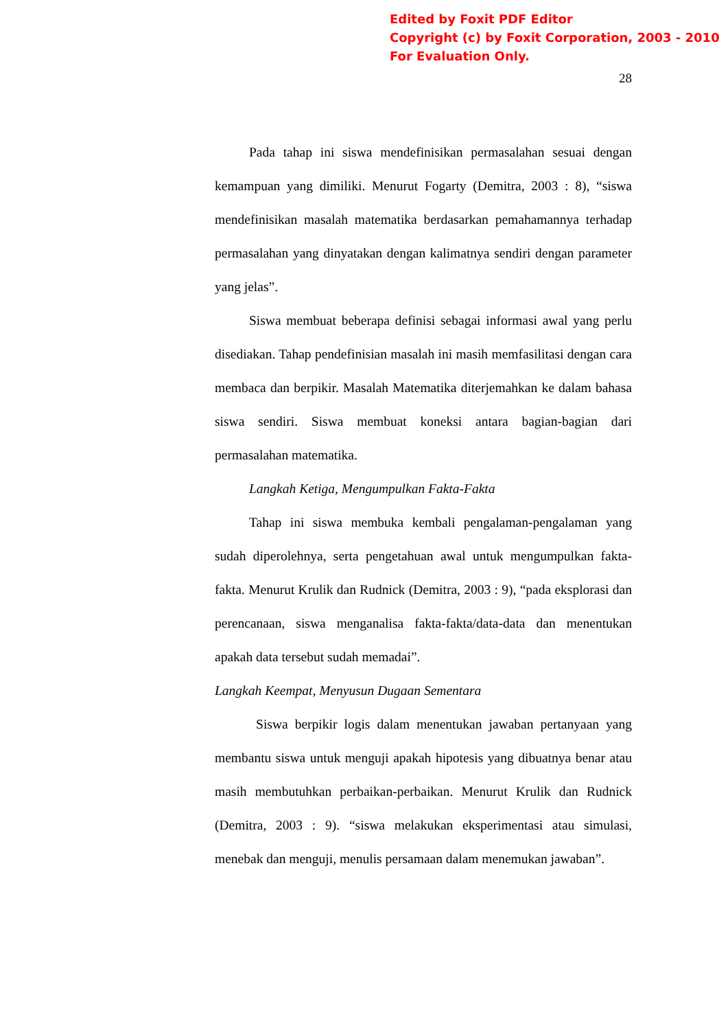Edited by Foxit PDF Editor
Copyright (c) by Foxit Corporation, 2003 - 2010
For Evaluation Only.
28
Pada tahap ini siswa mendefinisikan permasalahan sesuai dengan kemampuan yang dimiliki. Menurut Fogarty (Demitra, 2003 : 8), “siswa mendefinisikan masalah matematika berdasarkan pemahamannya terhadap permasalahan yang dinyatakan dengan kalimatnya sendiri dengan parameter yang jelas”.
Siswa membuat beberapa definisi sebagai informasi awal yang perlu disediakan. Tahap pendefinisian masalah ini masih memfasilitasi dengan cara membaca dan berpikir. Masalah Matematika diterjemahkan ke dalam bahasa siswa sendiri. Siswa membuat koneksi antara bagian-bagian dari permasalahan matematika.
Langkah Ketiga, Mengumpulkan Fakta-Fakta
Tahap ini siswa membuka kembali pengalaman-pengalaman yang sudah diperolehnya, serta pengetahuan awal untuk mengumpulkan fakta-fakta. Menurut Krulik dan Rudnick (Demitra, 2003 : 9), “pada eksplorasi dan perencanaan, siswa menganalisa fakta-fakta/data-data dan menentukan apakah data tersebut sudah memadai”.
Langkah Keempat, Menyusun Dugaan Sementara
Siswa berpikir logis dalam menentukan jawaban pertanyaan yang membantu siswa untuk menguji apakah hipotesis yang dibuatnya benar atau masih membutuhkan perbaikan-perbaikan. Menurut Krulik dan Rudnick (Demitra, 2003 : 9). “siswa melakukan eksperimentasi atau simulasi, menebak dan menguji, menulis persamaan dalam menemukan jawaban”.